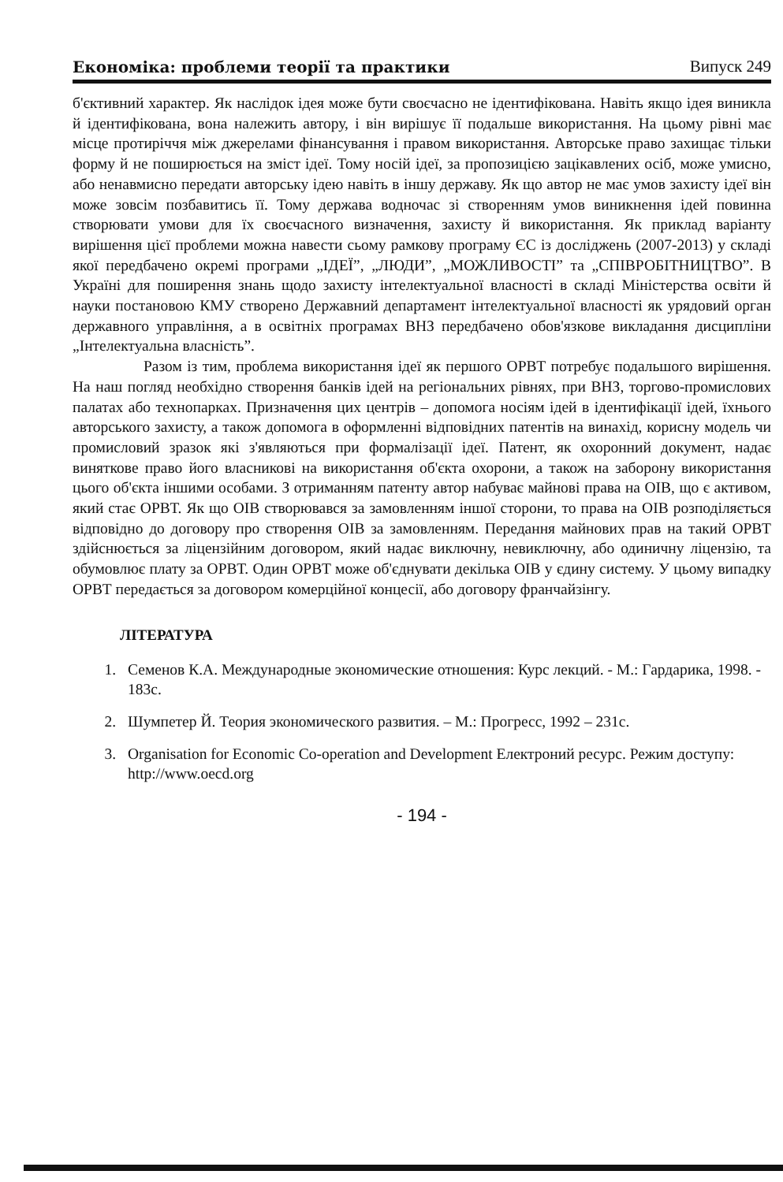Економіка: проблеми теорії та практики Випуск 249
б'єктивний характер. Як наслідок ідея може бути своєчасно не ідентифікована. Навіть якщо ідея виникла й ідентифікована, вона належить автору, і він вирішує її подальше використання. На цьому рівні має місце протиріччя між джерелами фінансування і правом використання. Авторське право захищає тільки форму й не поширюється на зміст ідеї. Тому носій ідеї, за пропозицією зацікавлених осіб, може умисно, або ненавмисно передати авторську ідею навіть в іншу державу. Як що автор не має умов захисту ідеї він може зовсім позбавитись її. Тому держава водночас зі створенням умов виникнення ідей повинна створювати умови для їх своєчасного визначення, захисту й використання. Як приклад варіанту вирішення цієї проблеми можна навести сьому рамкову програму ЄС із досліджень (2007-2013) у складі якої передбачено окремі програми „ІДЕЇ”, „ЛЮДИ”, „МОЖЛИВОСТІ” та „СПІВРОБІТНИЦТВО”. В Україні для поширення знань щодо захисту інтелектуальної власності в складі Міністерства освіти й науки постановою КМУ створено Державний департамент інтелектуальної власності як урядовий орган державного управління, а в освітніх програмах ВНЗ передбачено обов'язкове викладання дисципліни „Інтелектуальна власність”.
Разом із тим, проблема використання ідеї як першого ОРВТ потребує подальшого вирішення. На наш погляд необхідно створення банків ідей на регіональних рівнях, при ВНЗ, торгово-промислових палатах або технопарках. Призначення цих центрів – допомога носіям ідей в ідентифікації ідей, їхнього авторського захисту, а також допомога в оформленні відповідних патентів на винахід, корисну модель чи промисловий зразок які з'являються при формалізації ідеї. Патент, як охоронний документ, надає виняткове право його власникові на використання об'єкта охорони, а також на заборону використання цього об'єкта іншими особами. З отриманням патенту автор набуває майнові права на ОІВ, що є активом, який стає ОРВТ. Як що ОІВ створювався за замовленням іншої сторони, то права на ОІВ розподіляється відповідно до договору про створення ОІВ за замовленням. Передання майнових прав на такий ОРВТ здійснюється за ліцензійним договором, який надає виключну, невиключну, або одиничну ліцензію, та обумовлює плату за ОРВТ. Один ОРВТ може об'єднувати декілька ОІВ у єдину систему. У цьому випадку ОРВТ передається за договором комерційної концесії, або договору франчайзінгу.
ЛІТЕРАТУРА
1. Семенов К.А. Международные экономические отношения: Курс лекций. - М.: Гардарика, 1998. - 183с.
2. Шумпетер Й. Теория экономического развития. – М.: Прогресс, 1992 – 231с.
3. Organisation for Economic Co-operation and Development Електроний ресурс. Режим доступу: http://www.oecd.org
- 194 -